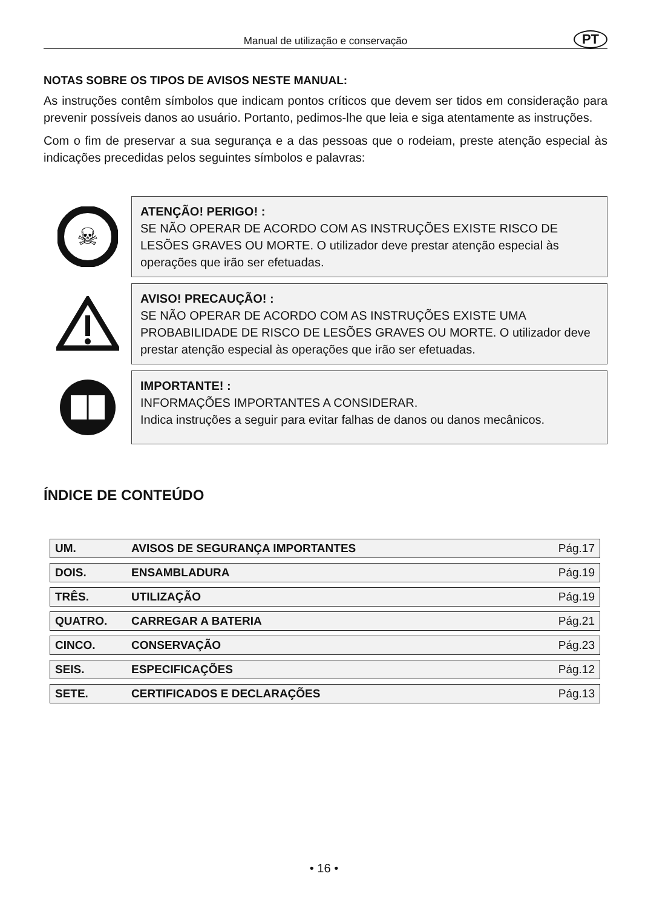Manual de utilização e conservação PT
NOTAS SOBRE OS TIPOS DE AVISOS NESTE MANUAL:
As instruções contêm símbolos que indicam pontos críticos que devem ser tidos em consideração para prevenir possíveis danos ao usuário. Portanto, pedimos-lhe que leia e siga atentamente as instruções.
Com o fim de preservar a sua segurança e a das pessoas que o rodeiam, preste atenção especial às indicações precedidas pelos seguintes símbolos e palavras:
☠
ATENÇÃO! PERIGO! :
SE NÃO OPERAR DE ACORDO COM AS INSTRUÇÕES EXISTE RISCO DE LESÕES GRAVES OU MORTE. O utilizador deve prestar atenção especial às operações que irão ser efetuadas.
AVISO! PRECAUÇÃO! :
SE NÃO OPERAR DE ACORDO COM AS INSTRUÇÕES EXISTE UMA PROBABILIDADE DE RISCO DE LESÕES GRAVES OU MORTE. O utilizador deve prestar atenção especial às operações que irão ser efetuadas.
IMPORTANTE! :
INFORMAÇÕES IMPORTANTES A CONSIDERAR.
Indica instruções a seguir para evitar falhas de danos ou danos mecânicos.
ÍNDICE DE CONTEÚDO
| UM. | AVISOS DE SEGURANÇA IMPORTANTES | Pág.17 |
| DOIS. | ENSAMBLADURA | Pág.19 |
| TRÊS. | UTILIZAÇÃO | Pág.19 |
| QUATRO. | CARREGAR A BATERIA | Pág.21 |
| CINCO. | CONSERVAÇÃO | Pág.23 |
| SEIS. | ESPECIFICAÇÕES | Pág.12 |
| SETE. | CERTIFICADOS E DECLARAÇÕES | Pág.13 |
• 16 •